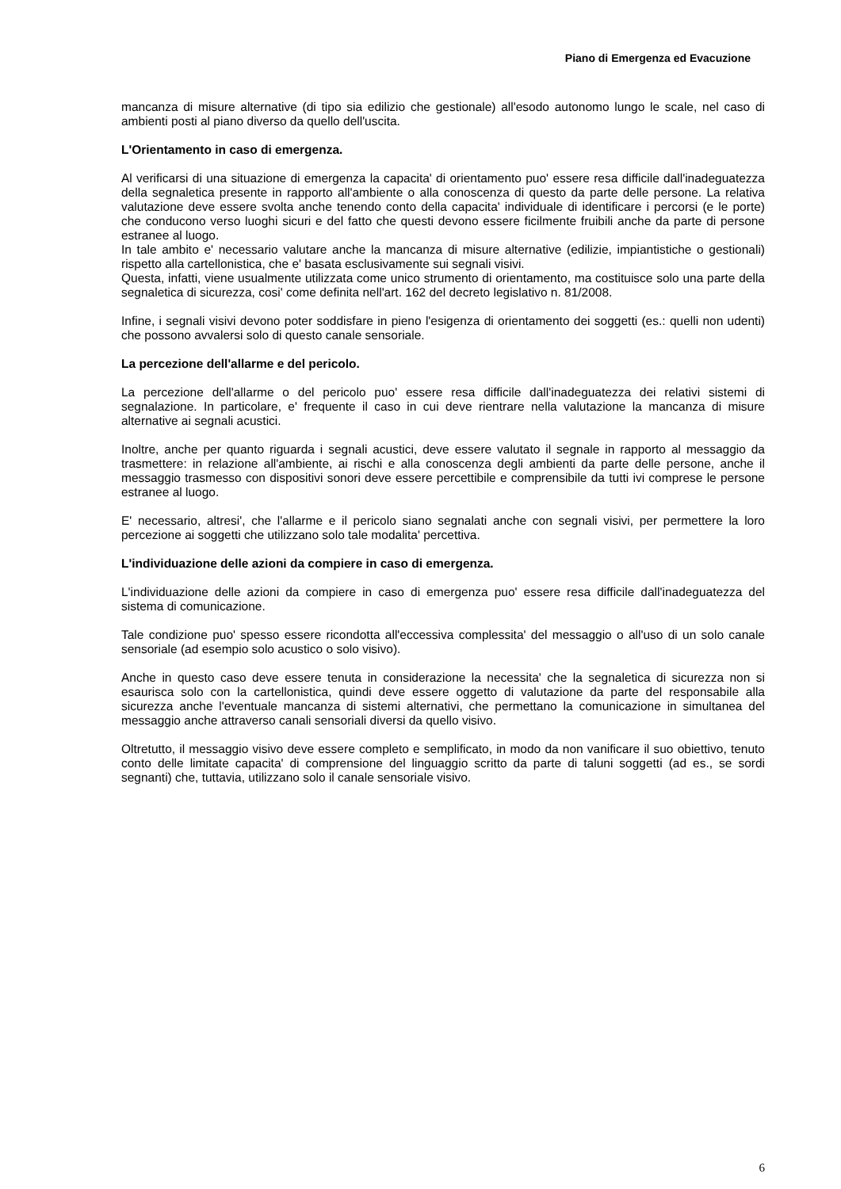Piano di Emergenza ed Evacuzione
mancanza di misure alternative (di tipo sia edilizio che gestionale) all'esodo autonomo lungo le scale, nel caso di ambienti posti al piano diverso da quello dell'uscita.
L'Orientamento in caso di emergenza.
Al verificarsi di una situazione di emergenza la capacita' di orientamento puo' essere resa difficile dall'inadeguatezza della segnaletica presente in rapporto all'ambiente o alla conoscenza di questo da parte delle persone. La relativa valutazione deve essere svolta anche tenendo conto della capacita' individuale di identificare i percorsi (e le porte) che conducono verso luoghi sicuri e del fatto che questi devono essere ficilmente fruibili anche da parte di persone estranee al luogo.
In tale ambito e' necessario valutare anche la mancanza di misure alternative (edilizie, impiantistiche o gestionali) rispetto alla cartellonistica, che e' basata esclusivamente sui segnali visivi.
Questa, infatti, viene usualmente utilizzata come unico strumento di orientamento, ma costituisce solo una parte della segnaletica di sicurezza, cosi' come definita nell'art. 162 del decreto legislativo n. 81/2008.
Infine, i segnali visivi devono poter soddisfare in pieno l'esigenza di orientamento dei soggetti (es.: quelli non udenti) che possono avvalersi solo di questo canale sensoriale.
La percezione dell'allarme e del pericolo.
La percezione dell'allarme o del pericolo puo' essere resa difficile dall'inadeguatezza dei relativi sistemi di segnalazione. In particolare, e' frequente il caso in cui deve rientrare nella valutazione la mancanza di misure alternative ai segnali acustici.
Inoltre, anche per quanto riguarda i segnali acustici, deve essere valutato il segnale in rapporto al messaggio da trasmettere: in relazione all'ambiente, ai rischi e alla conoscenza degli ambienti da parte delle persone, anche il messaggio trasmesso con dispositivi sonori deve essere percettibile e comprensibile da tutti ivi comprese le persone estranee al luogo.
E' necessario, altresi', che l'allarme e il pericolo siano segnalati anche con segnali visivi, per permettere la loro percezione ai soggetti che utilizzano solo tale modalita' percettiva.
L'individuazione delle azioni da compiere in caso di emergenza.
L'individuazione delle azioni da compiere in caso di emergenza puo' essere resa difficile dall'inadeguatezza del sistema di comunicazione.
Tale condizione puo' spesso essere ricondotta all'eccessiva complessita' del messaggio o all'uso di un solo canale sensoriale (ad esempio solo acustico o solo visivo).
Anche in questo caso deve essere tenuta in considerazione la necessita' che la segnaletica di sicurezza non si esaurisca solo con la cartellonistica, quindi deve essere oggetto di valutazione da parte del responsabile alla sicurezza anche l'eventuale mancanza di sistemi alternativi, che permettano la comunicazione in simultanea del messaggio anche attraverso canali sensoriali diversi da quello visivo.
Oltretutto, il messaggio visivo deve essere completo e semplificato, in modo da non vanificare il suo obiettivo, tenuto conto delle limitate capacita' di comprensione del linguaggio scritto da parte di taluni soggetti (ad es., se sordi segnanti) che, tuttavia, utilizzano solo il canale sensoriale visivo.
6